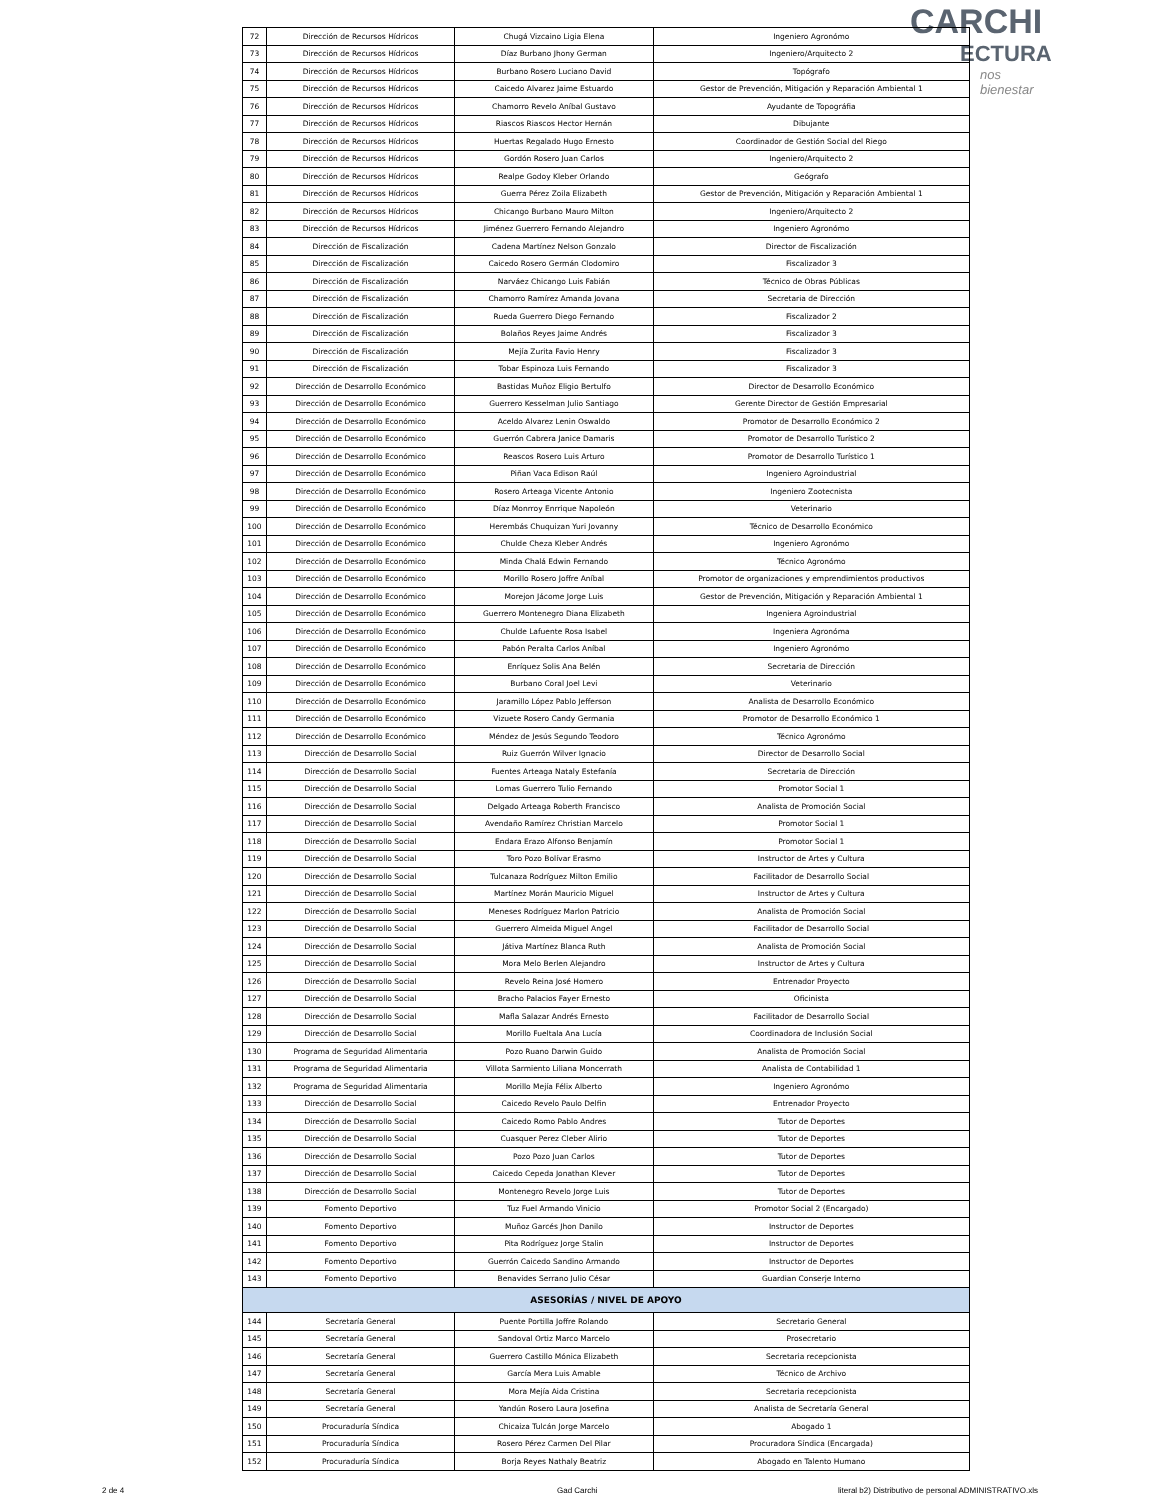CARCHI
ECTURA
nos bienestar
| 72 | Dirección de Recursos Hídricos | Chugá Vizcaino Ligia Elena | Ingeniero Agronómo |
| 73 | Dirección de Recursos Hídricos | Díaz Burbano Jhony German | Ingeniero/Arquitecto 2 |
| 74 | Dirección de Recursos Hídricos | Burbano Rosero Luciano David | Topógrafo |
| 75 | Dirección de Recursos Hídricos | Caicedo Alvarez Jaime Estuardo | Gestor de Prevención, Mitigación y Reparación Ambiental 1 |
| 76 | Dirección de Recursos Hídricos | Chamorro Revelo Aníbal Gustavo | Ayudante de Topográfia |
| 77 | Dirección de Recursos Hídricos | Riascos Riascos Hector Hernán | Dibujante |
| 78 | Dirección de Recursos Hídricos | Huertas Regalado Hugo Ernesto | Coordinador de Gestión Social del Riego |
| 79 | Dirección de Recursos Hídricos | Gordón Rosero Juan Carlos | Ingeniero/Arquitecto 2 |
| 80 | Dirección de Recursos Hídricos | Realpe Godoy Kleber Orlando | Geógrafo |
| 81 | Dirección de Recursos Hídricos | Guerra Pérez Zoila Elizabeth | Gestor de Prevención, Mitigación y Reparación Ambiental 1 |
| 82 | Dirección de Recursos Hídricos | Chicango Burbano Mauro Milton | Ingeniero/Arquitecto 2 |
| 83 | Dirección de Recursos Hídricos | Jiménez Guerrero Fernando Alejandro | Ingeniero Agronómo |
| 84 | Dirección de Fiscalización | Cadena Martínez Nelson Gonzalo | Director de Fiscalización |
| 85 | Dirección de Fiscalización | Caicedo Rosero Germán Clodomiro | Fiscalizador 3 |
| 86 | Dirección de Fiscalización | Narváez Chicango Luis Fabián | Técnico de Obras Públicas |
| 87 | Dirección de Fiscalización | Chamorro Ramírez Amanda Jovana | Secretaria de Dirección |
| 88 | Dirección de Fiscalización | Rueda Guerrero Diego Fernando | Fiscalizador 2 |
| 89 | Dirección de Fiscalización | Bolaños Reyes Jaime Andrés | Fiscalizador 3 |
| 90 | Dirección de Fiscalización | Mejía Zurita Favio Henry | Fiscalizador 3 |
| 91 | Dirección de Fiscalización | Tobar Espinoza Luis Fernando | Fiscalizador 3 |
| 92 | Dirección de Desarrollo Económico | Bastidas Muñoz Eligio Bertulfo | Director de Desarrollo Económico |
| 93 | Dirección de Desarrollo Económico | Guerrero Kesselman Julio Santiago | Gerente Director de Gestión Empresarial |
| 94 | Dirección de Desarrollo Económico | Aceldo Alvarez Lenin Oswaldo | Promotor de Desarrollo Económico 2 |
| 95 | Dirección de Desarrollo Económico | Guerrón Cabrera Janice Damaris | Promotor de Desarrollo Turístico 2 |
| 96 | Dirección de Desarrollo Económico | Reascos Rosero Luis Arturo | Promotor de Desarrollo Turístico 1 |
| 97 | Dirección de Desarrollo Económico | Piñan Vaca Edison Raúl | Ingeniero Agroindustrial |
| 98 | Dirección de Desarrollo Económico | Rosero Arteaga Vicente Antonio | Ingeniero Zootecnista |
| 99 | Dirección de Desarrollo Económico | Díaz Monrroy Enrrique Napoleón | Veterinario |
| 100 | Dirección de Desarrollo Económico | Herembás Chuquizan Yuri Jovanny | Técnico de Desarrollo Económico |
| 101 | Dirección de Desarrollo Económico | Chulde Cheza Kleber Andrés | Ingeniero Agronómo |
| 102 | Dirección de Desarrollo Económico | Minda Chalá Edwin Fernando | Técnico Agronómo |
| 103 | Dirección de Desarrollo Económico | Morillo Rosero Joffre Aníbal | Promotor de organizaciones y emprendimientos productivos |
| 104 | Dirección de Desarrollo Económico | Morejon Jácome Jorge Luis | Gestor de Prevención, Mitigación y Reparación Ambiental 1 |
| 105 | Dirección de Desarrollo Económico | Guerrero Montenegro Diana Elizabeth | Ingeniera Agroindustrial |
| 106 | Dirección de Desarrollo Económico | Chulde Lafuente Rosa Isabel | Ingeniera Agronóma |
| 107 | Dirección de Desarrollo Económico | Pabón Peralta Carlos Aníbal | Ingeniero Agronómo |
| 108 | Dirección de Desarrollo Económico | Enríquez Solis Ana Belén | Secretaria de Dirección |
| 109 | Dirección de Desarrollo Económico | Burbano Coral Joel Levi | Veterinario |
| 110 | Dirección de Desarrollo Económico | Jaramillo López Pablo Jefferson | Analista de Desarrollo Económico |
| 111 | Dirección de Desarrollo Económico | Vizuete Rosero Candy Germania | Promotor de Desarrollo Económico 1 |
| 112 | Dirección de Desarrollo Económico | Méndez de Jesús Segundo Teodoro | Técnico Agronómo |
| 113 | Dirección de Desarrollo Social | Ruiz Guerrón Wilver Ignacio | Director de Desarrollo Social |
| 114 | Dirección de Desarrollo Social | Fuentes Arteaga Nataly Estefanía | Secretaria de Dirección |
| 115 | Dirección de Desarrollo Social | Lomas Guerrero Tulio Fernando | Promotor Social 1 |
| 116 | Dirección de Desarrollo Social | Delgado Arteaga Roberth Francisco | Analista de Promoción Social |
| 117 | Dirección de Desarrollo Social | Avendaño Ramírez Christian Marcelo | Promotor Social 1 |
| 118 | Dirección de Desarrollo Social | Endara Erazo Alfonso Benjamín | Promotor Social 1 |
| 119 | Dirección de Desarrollo Social | Toro Pozo Bolívar Erasmo | Instructor de Artes y Cultura |
| 120 | Dirección de Desarrollo Social | Tulcanaza Rodríguez Milton Emilio | Facilitador de Desarrollo Social |
| 121 | Dirección de Desarrollo Social | Martínez Morán Mauricio Miguel | Instructor de Artes y Cultura |
| 122 | Dirección de Desarrollo Social | Meneses Rodríguez Marlon Patricio | Analista de Promoción Social |
| 123 | Dirección de Desarrollo Social | Guerrero Almeida Miguel Angel | Facilitador de Desarrollo Social |
| 124 | Dirección de Desarrollo Social | Játiva Martínez Blanca Ruth | Analista de Promoción Social |
| 125 | Dirección de Desarrollo Social | Mora Melo Berlen Alejandro | Instructor de Artes y Cultura |
| 126 | Dirección de Desarrollo Social | Revelo Reina José Homero | Entrenador Proyecto |
| 127 | Dirección de Desarrollo Social | Bracho Palacios Fayer Ernesto | Oficinista |
| 128 | Dirección de Desarrollo Social | Mafla Salazar Andrés Ernesto | Facilitador de Desarrollo Social |
| 129 | Dirección de Desarrollo Social | Morillo Fueltala Ana Lucía | Coordinadora de Inclusión Social |
| 130 | Programa de Seguridad Alimentaria | Pozo Ruano Darwin Guido | Analista de Promoción Social |
| 131 | Programa de Seguridad Alimentaria | Villota Sarmiento Liliana Moncerrath | Analista de Contabilidad 1 |
| 132 | Programa de Seguridad Alimentaria | Morillo Mejía Félix Alberto | Ingeniero Agronómo |
| 133 | Dirección de Desarrollo Social | Caicedo Revelo Paulo Delfin | Entrenador Proyecto |
| 134 | Dirección de Desarrollo Social | Caicedo Romo Pablo Andres | Tutor de Deportes |
| 135 | Dirección de Desarrollo Social | Cuasquer Perez Cleber Alirio | Tutor de Deportes |
| 136 | Dirección de Desarrollo Social | Pozo Pozo Juan Carlos | Tutor de Deportes |
| 137 | Dirección de Desarrollo Social | Caicedo Cepeda Jonathan Klever | Tutor de Deportes |
| 138 | Dirección de Desarrollo Social | Montenegro Revelo Jorge Luis | Tutor de Deportes |
| 139 | Fomento Deportivo | Tuz Fuel Armando Vinicio | Promotor Social 2 (Encargado) |
| 140 | Fomento Deportivo | Muñoz Garcés Jhon Danilo | Instructor de Deportes |
| 141 | Fomento Deportivo | Pita Rodríguez Jorge Stalin | Instructor de Deportes |
| 142 | Fomento Deportivo | Guerrón Caicedo Sandino Armando | Instructor de Deportes |
| 143 | Fomento Deportivo | Benavides Serrano Julio César | Guardian Conserje Interno |
| ASESORÍAS / NIVEL DE APOYO | | | |
| 144 | Secretaría General | Puente Portilla Joffre Rolando | Secretario General |
| 145 | Secretaría General | Sandoval Ortiz Marco Marcelo | Prosecretario |
| 146 | Secretaría General | Guerrero Castillo Mónica Elizabeth | Secretaria recepcionista |
| 147 | Secretaría General | García Mera Luis Amable | Técnico de Archivo |
| 148 | Secretaría General | Mora Mejía Aida Cristina | Secretaria recepcionista |
| 149 | Secretaría General | Yandún Rosero Laura Josefina | Analista de Secretaría General |
| 150 | Procuraduría Síndica | Chicaiza Tulcán Jorge Marcelo | Abogado 1 |
| 151 | Procuraduría Síndica | Rosero Pérez Carmen Del Pilar | Procuradora Síndica (Encargada) |
| 152 | Procuraduría Síndica | Borja Reyes Nathaly Beatriz | Abogado en Talento Humano |
2 de 4 Gad Carchi literal b2) Distributivo de personal ADMINISTRATIVO.xls